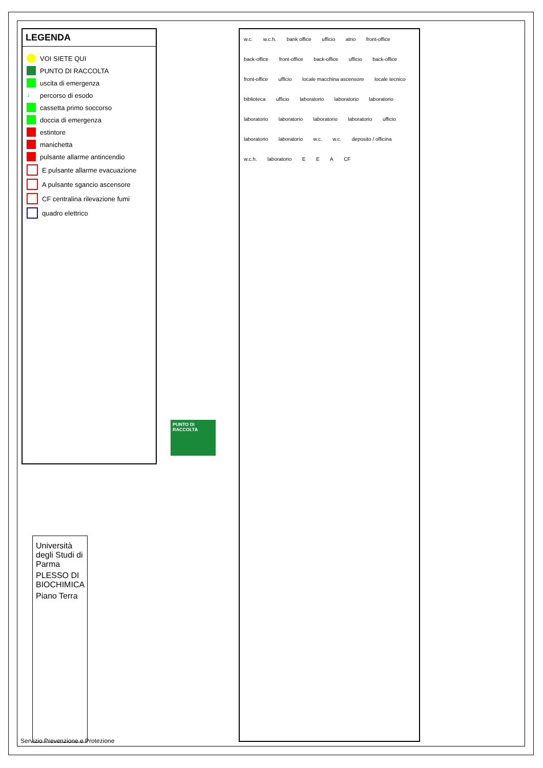LEGENDA
VOI SIETE QUI
PUNTO DI RACCOLTA
uscita di emergenza
↓ percorso di esodo
cassetta primo soccorso
doccia di emergenza
estintore
manichetta
pulsante allarme antincendio
E pulsante allarme evacuazione
A pulsante sgancio ascensore
CF centralina rilevazione fumi
quadro elettrico
PUNTO DI RACCOLTA
w.c. w.c.h. bank office ufficio atrio front-office back-office front-office back-office ufficio back-office front-office ufficio locale macchina ascensore locale tecnico biblioteca ufficio laboratorio laboratorio laboratorio laboratorio laboratorio laboratorio laboratorio ufficio laboratorio laboratorio w.c. w.c. deposito / officina w.c.h. laboratorio E E A CF
Università degli Studi di Parma
PLESSO DI BIOCHIMICA
Piano Terra
Servizio Prevenzione e Protezione